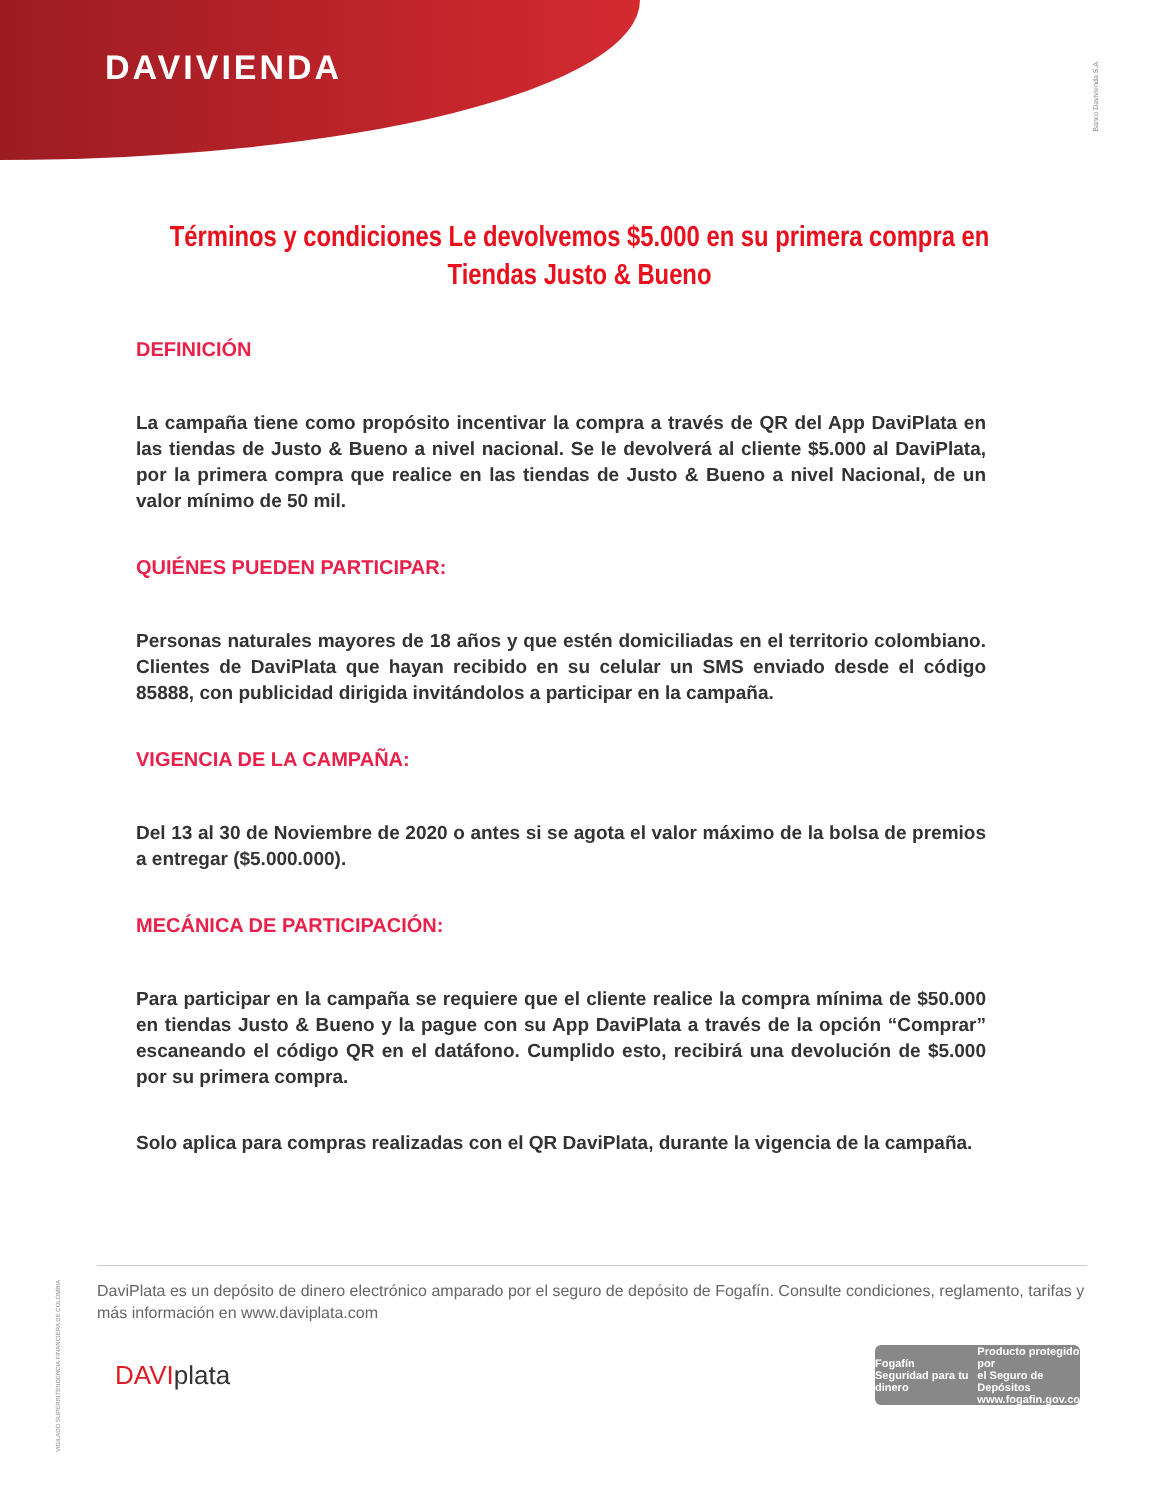DAVIVIENDA
Banco Davivienda S.A.
Términos y condiciones Le devolvemos $5.000 en su primera compra en Tiendas Justo & Bueno
DEFINICIÓN
La campaña tiene como propósito incentivar la compra a través de QR del App DaviPlata en las tiendas de Justo & Bueno a nivel nacional. Se le devolverá al cliente $5.000 al DaviPlata, por la primera compra que realice en las tiendas de Justo & Bueno a nivel Nacional, de un valor mínimo de 50 mil.
QUIÉNES PUEDEN PARTICIPAR:
Personas naturales mayores de 18 años y que estén domiciliadas en el territorio colombiano. Clientes de DaviPlata que hayan recibido en su celular un SMS enviado desde el código 85888, con publicidad dirigida invitándolos a participar en la campaña.
VIGENCIA DE LA CAMPAÑA:
Del 13 al 30 de Noviembre de 2020 o antes si se agota el valor máximo de la bolsa de premios a entregar ($5.000.000).
MECÁNICA DE PARTICIPACIÓN:
Para participar en la campaña se requiere que el cliente realice la compra mínima de $50.000 en tiendas Justo & Bueno y la pague con su App DaviPlata a través de la opción “Comprar” escaneando el código QR en el datáfono. Cumplido esto, recibirá una devolución de $5.000 por su primera compra.
Solo aplica para compras realizadas con el QR DaviPlata, durante la vigencia de la campaña.
VIGILADO SUPERINTENDENCIA FINANCIERA DE COLOMBIA
DaviPlata es un depósito de dinero electrónico amparado por el seguro de depósito de Fogafín. Consulte condiciones, reglamento, tarifas y más información en www.daviplata.com
DAVIplata
Fogafín
Seguridad para tu dinero
Producto protegido por
el Seguro de Depósitos
www.fogafin.gov.co